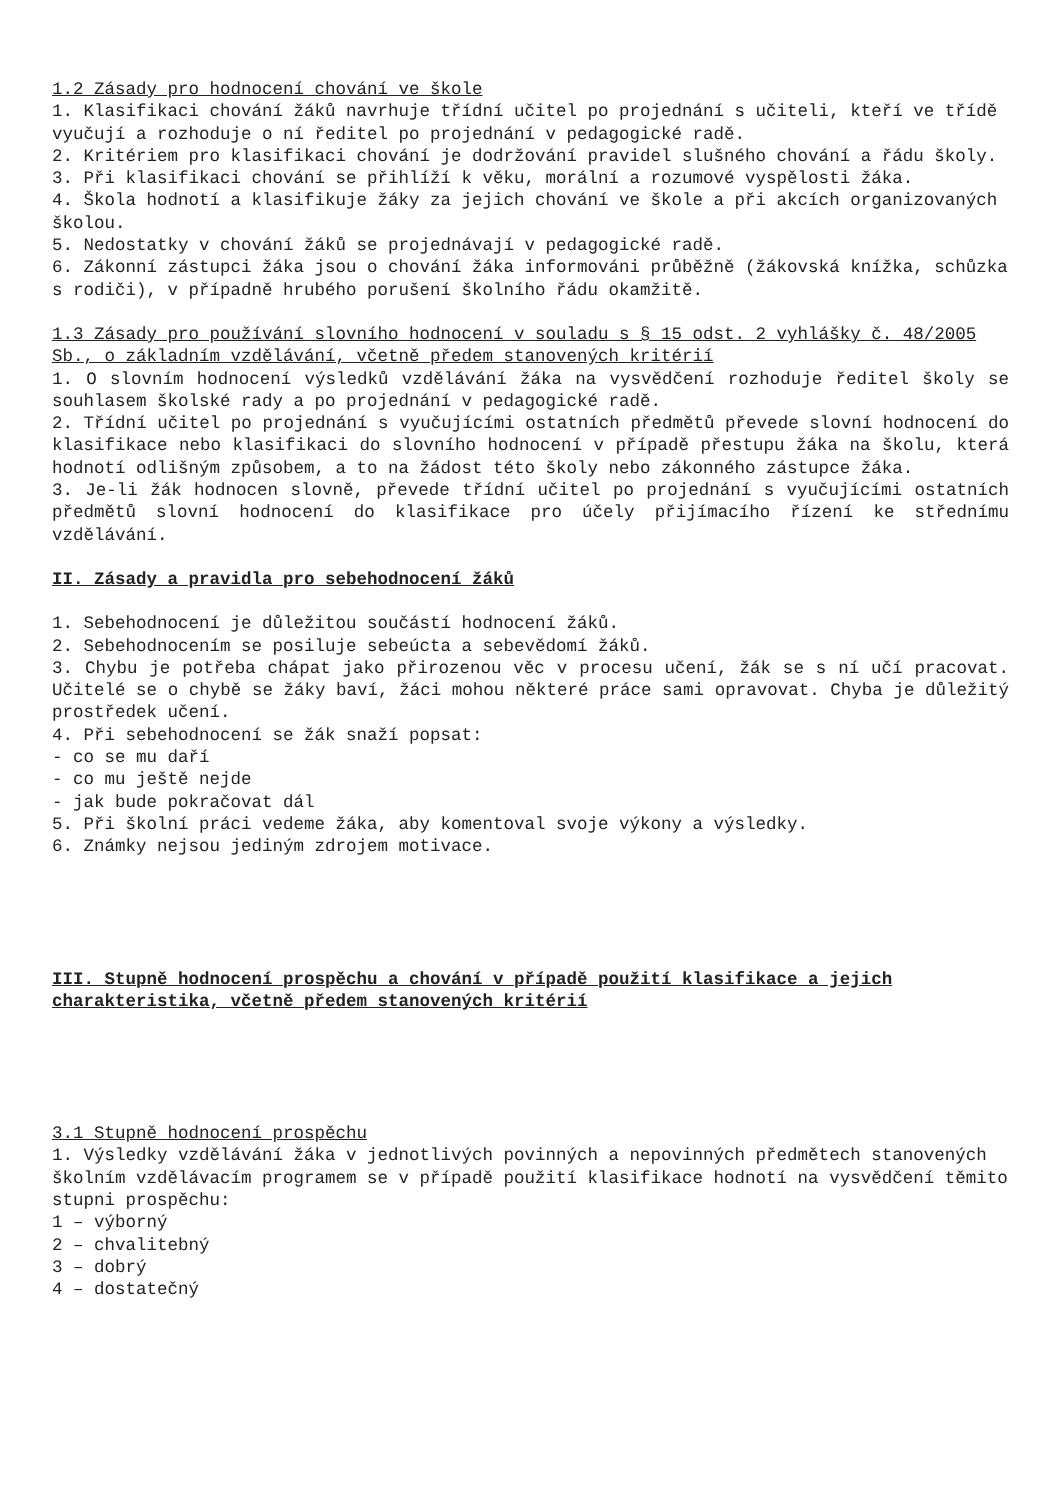1.2 Zásady pro hodnocení chování ve škole
1. Klasifikaci chování žáků navrhuje třídní učitel po projednání s učiteli, kteří ve třídě vyučují a rozhoduje o ní ředitel po projednání v pedagogické radě.
2. Kritériem pro klasifikaci chování je dodržování pravidel slušného chování a řádu školy.
3. Při klasifikaci chování se přihlíží k věku, morální a rozumové vyspělosti žáka.
4. Škola hodnotí a klasifikuje žáky za jejich chování ve škole a při akcích organizovaných školou.
5. Nedostatky v chování žáků se projednávají v pedagogické radě.
6. Zákonní zástupci žáka jsou o chování žáka informováni průběžně (žákovská knížka, schůzka s rodiči), v případně hrubého porušení školního řádu okamžitě.
1.3 Zásady pro používání slovního hodnocení v souladu s § 15 odst. 2 vyhlášky č. 48/2005 Sb., o základním vzdělávání, včetně předem stanovených kritérií
1. O slovním hodnocení výsledků vzdělávání žáka na vysvědčení rozhoduje ředitel školy se souhlasem školské rady a po projednání v pedagogické radě.
2. Třídní učitel po projednání s vyučujícími ostatních předmětů převede slovní hodnocení do klasifikace nebo klasifikaci do slovního hodnocení v případě přestupu žáka na školu, která hodnotí odlišným způsobem, a to na žádost této školy nebo zákonného zástupce žáka.
3. Je-li žák hodnocen slovně, převede třídní učitel po projednání s vyučujícími ostatních předmětů slovní hodnocení do klasifikace pro účely přijímacího řízení ke střednímu vzdělávání.
II. Zásady a pravidla pro sebehodnocení žáků
1. Sebehodnocení je důležitou součástí hodnocení žáků.
2. Sebehodnocením se posiluje sebeúcta a sebevědomí žáků.
3. Chybu je potřeba chápat jako přirozenou věc v procesu učení, žák se s ní učí pracovat. Učitelé se o chybě se žáky baví, žáci mohou některé práce sami opravovat. Chyba je důležitý prostředek učení.
4. Při sebehodnocení se žák snaží popsat:
- co se mu daří
- co mu ještě nejde
- jak bude pokračovat dál
5. Při školní práci vedeme žáka, aby komentoval svoje výkony a výsledky.
6. Známky nejsou jediným zdrojem motivace.
III. Stupně hodnocení prospěchu a chování v případě použití klasifikace a jejich charakteristika, včetně předem stanovených kritérií
3.1 Stupně hodnocení prospěchu
1. Výsledky vzdělávání žáka v jednotlivých povinných a nepovinných předmětech stanovených školním vzdělávacím programem se v případě použití klasifikace hodnotí na vysvědčení těmito stupni prospěchu:
1 – výborný
2 – chvalitebný
3 – dobrý
4 – dostatečný